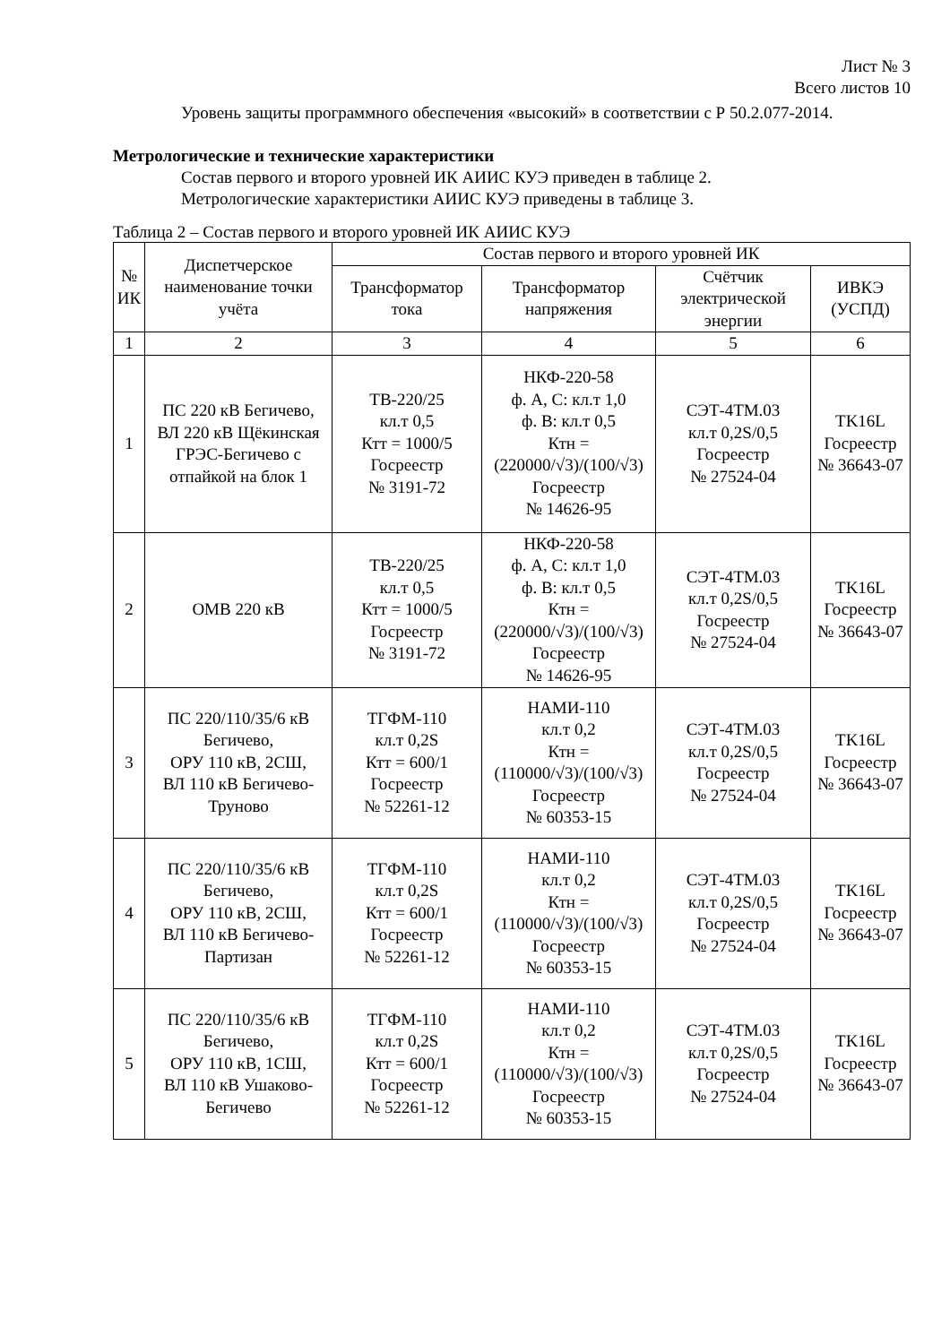Лист № 3
Всего листов 10
Уровень защиты программного обеспечения «высокий» в соответствии с Р 50.2.077-2014.
Метрологические и технические характеристики
Состав первого и второго уровней ИК АИИС КУЭ приведен в таблице 2.
Метрологические характеристики АИИС КУЭ приведены в таблице 3.
Таблица 2 – Состав первого и второго уровней ИК АИИС КУЭ
| № ИК | Диспетчерское наименование точки учёта | Состав первого и второго уровней ИК | | | |
| --- | --- | --- | --- | --- | --- |
| | | Трансформатор тока | Трансформатор напряжения | Счётчик электрической энергии | ИВКЭ (УСПД) |
| 1 | 2 | 3 | 4 | 5 | 6 |
| 1 | ПС 220 кВ Бегичево, ВЛ 220 кВ Щёкинская ГРЭС-Бегичево с отпайкой на блок 1 | ТВ-220/25 кл.т 0,5 Ктт = 1000/5 Госреестр № 3191-72 | НКФ-220-58 ф. А, С: кл.т 1,0 ф. В: кл.т 0,5 Ктн = (220000/√3)/(100/√3) Госреестр № 14626-95 | СЭТ-4ТМ.03 кл.т 0,2S/0,5 Госреестр № 27524-04 | TK16L Госреестр № 36643-07 |
| 2 | ОМВ 220 кВ | ТВ-220/25 кл.т 0,5 Ктт = 1000/5 Госреестр № 3191-72 | НКФ-220-58 ф. А, С: кл.т 1,0 ф. В: кл.т 0,5 Ктн = (220000/√3)/(100/√3) Госреестр № 14626-95 | СЭТ-4ТМ.03 кл.т 0,2S/0,5 Госреестр № 27524-04 | TK16L Госреестр № 36643-07 |
| 3 | ПС 220/110/35/6 кВ Бегичево, ОРУ 110 кВ, 2СШ, ВЛ 110 кВ Бегичево-Труново | ТГФМ-110 кл.т 0,2S Ктт = 600/1 Госреестр № 52261-12 | НАМИ-110 кл.т 0,2 Ктн = (110000/√3)/(100/√3) Госреестр № 60353-15 | СЭТ-4ТМ.03 кл.т 0,2S/0,5 Госреестр № 27524-04 | TK16L Госреестр № 36643-07 |
| 4 | ПС 220/110/35/6 кВ Бегичево, ОРУ 110 кВ, 2СШ, ВЛ 110 кВ Бегичево-Партизан | ТГФМ-110 кл.т 0,2S Ктт = 600/1 Госреестр № 52261-12 | НАМИ-110 кл.т 0,2 Ктн = (110000/√3)/(100/√3) Госреестр № 60353-15 | СЭТ-4ТМ.03 кл.т 0,2S/0,5 Госреестр № 27524-04 | TK16L Госреестр № 36643-07 |
| 5 | ПС 220/110/35/6 кВ Бегичево, ОРУ 110 кВ, 1СШ, ВЛ 110 кВ Ушаково-Бегичево | ТГФМ-110 кл.т 0,2S Ктт = 600/1 Госреестр № 52261-12 | НАМИ-110 кл.т 0,2 Ктн = (110000/√3)/(100/√3) Госреестр № 60353-15 | СЭТ-4ТМ.03 кл.т 0,2S/0,5 Госреестр № 27524-04 | TK16L Госреестр № 36643-07 |